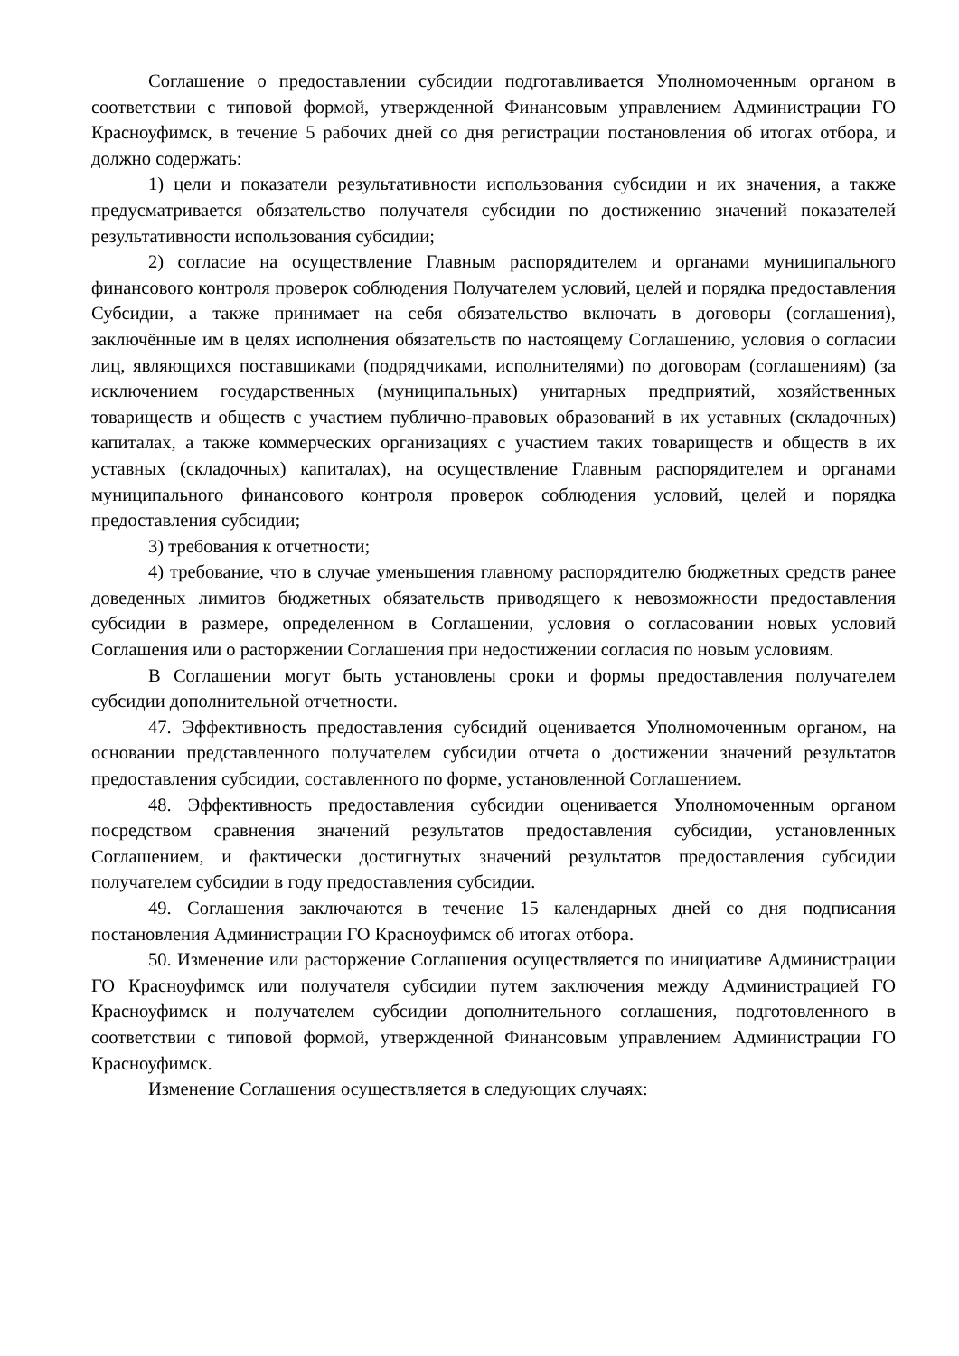Соглашение о предоставлении субсидии подготавливается Уполномоченным органом в соответствии с типовой формой, утвержденной Финансовым управлением Администрации ГО Красноуфимск, в течение 5 рабочих дней со дня регистрации постановления об итогах отбора, и должно содержать:
1) цели и показатели результативности использования субсидии и их значения, а также предусматривается обязательство получателя субсидии по достижению значений показателей результативности использования субсидии;
2) согласие на осуществление Главным распорядителем и органами муниципального финансового контроля проверок соблюдения Получателем условий, целей и порядка предоставления Субсидии, а также принимает на себя обязательство включать в договоры (соглашения), заключённые им в целях исполнения обязательств по настоящему Соглашению, условия о согласии лиц, являющихся поставщиками (подрядчиками, исполнителями) по договорам (соглашениям) (за исключением государственных (муниципальных) унитарных предприятий, хозяйственных товариществ и обществ с участием публично-правовых образований в их уставных (складочных) капиталах, а также коммерческих организациях с участием таких товариществ и обществ в их уставных (складочных) капиталах), на осуществление Главным распорядителем и органами муниципального финансового контроля проверок соблюдения условий, целей и порядка предоставления субсидии;
3) требования к отчетности;
4) требование, что в случае уменьшения главному распорядителю бюджетных средств ранее доведенных лимитов бюджетных обязательств приводящего к невозможности предоставления субсидии в размере, определенном в Соглашении, условия о согласовании новых условий Соглашения или о расторжении Соглашения при недостижении согласия по новым условиям.
В Соглашении могут быть установлены сроки и формы предоставления получателем субсидии дополнительной отчетности.
47. Эффективность предоставления субсидий оценивается Уполномоченным органом, на основании представленного получателем субсидии отчета о достижении значений результатов предоставления субсидии, составленного по форме, установленной Соглашением.
48. Эффективность предоставления субсидии оценивается Уполномоченным органом посредством сравнения значений результатов предоставления субсидии, установленных Соглашением, и фактически достигнутых значений результатов предоставления субсидии получателем субсидии в году предоставления субсидии.
49. Соглашения заключаются в течение 15 календарных дней со дня подписания постановления Администрации ГО Красноуфимск об итогах отбора.
50. Изменение или расторжение Соглашения осуществляется по инициативе Администрации ГО Красноуфимск или получателя субсидии путем заключения между Администрацией ГО Красноуфимск и получателем субсидии дополнительного соглашения, подготовленного в соответствии с типовой формой, утвержденной Финансовым управлением Администрации ГО Красноуфимск.
Изменение Соглашения осуществляется в следующих случаях: